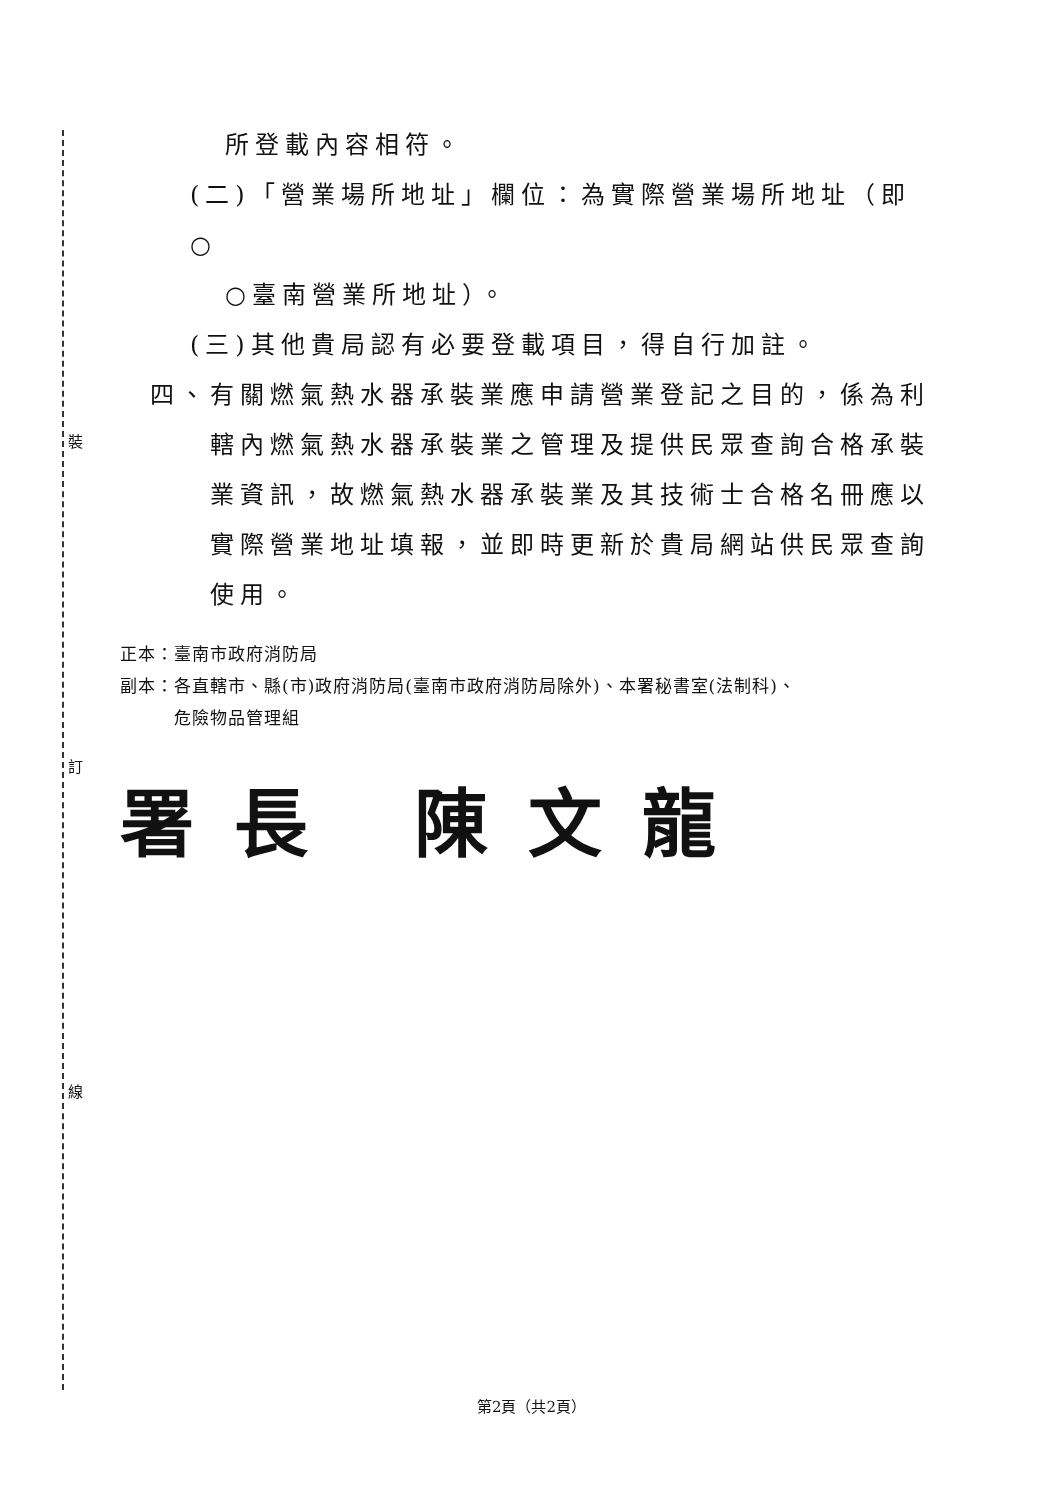裝
訂
線
所登載內容相符。
(二)「營業場所地址」欄位：為實際營業場所地址（即○
○臺南營業所地址）。
(三)其他貴局認有必要登載項目，得自行加註。
四、有關燃氣熱水器承裝業應申請營業登記之目的，係為利轄內燃氣熱水器承裝業之管理及提供民眾查詢合格承裝業資訊，故燃氣熱水器承裝業及其技術士合格名冊應以實際營業地址填報，並即時更新於貴局網站供民眾查詢使用。
正本：臺南市政府消防局
副本：各直轄市、縣(市)政府消防局(臺南市政府消防局除外)、本署秘書室(法制科)、
　　　危險物品管理組
署長 陳文龍
第2頁（共2頁）